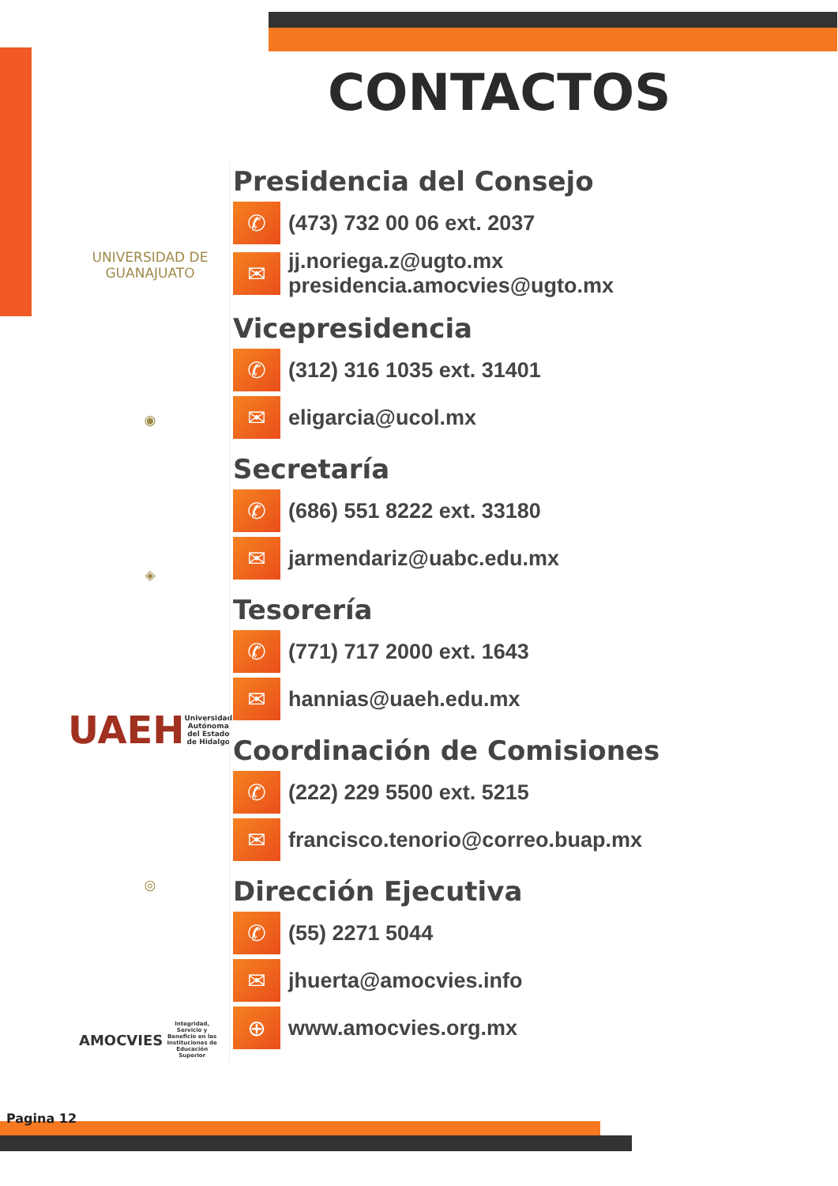CONTACTOS
UNIVERSIDAD DE
GUANAJUATO
◉
◈
UAEH
Universidad Autónoma del Estado de Hidalgo
◎
AMOCVIES
Integridad, Servicio y Beneficio en las Instituciones de Educación Superior
Presidencia del Consejo
✆
(473) 732 00 06 ext. 2037
✉
jj.noriega.z@ugto.mx
presidencia.amocvies@ugto.mx
Vicepresidencia
✆
(312) 316 1035 ext. 31401
✉
eligarcia@ucol.mx
Secretaría
✆
(686) 551 8222 ext. 33180
✉
jarmendariz@uabc.edu.mx
Tesorería
✆
(771) 717 2000 ext. 1643
✉
hannias@uaeh.edu.mx
Coordinación de Comisiones
✆
(222) 229 5500 ext. 5215
✉
francisco.tenorio@correo.buap.mx
Dirección Ejecutiva
✆
(55) 2271 5044
✉
jhuerta@amocvies.info
⊕
www.amocvies.org.mx
Pagina 12